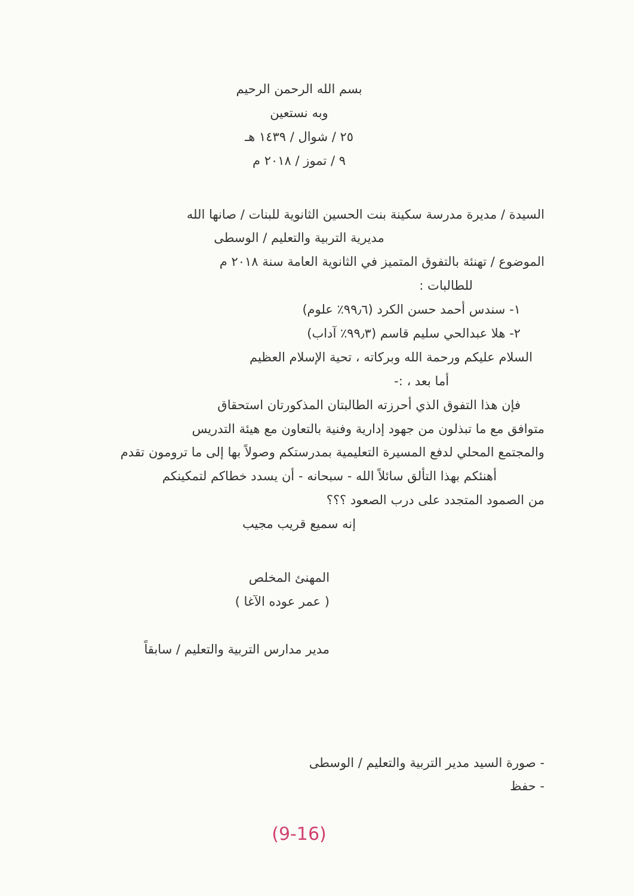بسم الله الرحمن الرحيم
وبه نستعين
٢٥ / شوال / ١٤٣٩ هـ
٩ / تموز / ٢٠١٨ م
السيدة / مديرة مدرسة سكينة بنت الحسين الثانوية للبنات / صانها الله
مديرية التربية والتعليم / الوسطى
الموضوع / تهنئة بالتفوق المتميز في الثانوية العامة سنة ٢٠١٨ م
للطالبات :
١- سندس أحمد حسن الكرد (٩٩٫٦٪ علوم)
٢- هلا عبدالحي سليم قاسم (٩٩٫٣٪ آداب)
السلام عليكم ورحمة الله وبركاته ، تحية الإسلام العظيم
أما بعد ، :-
فإن هذا التفوق الذي أحرزته الطالبتان المذكورتان استحقاق
متوافق مع ما تبذلون من جهود إدارية وفنية بالتعاون مع هيئة التدريس
والمجتمع المحلي لدفع المسيرة التعليمية بمدرستكم وصولاً بها إلى ما ترومون تقدم
أهنئكم بهذا التألق سائلاً الله - سبحانه - أن يسدد خطاكم لتمكينكم
من الصمود المتجدد على درب الصعود ؟؟؟
إنه سميع قريب مجيب
المهنئ المخلص
( عمر عوده الآغا )
مدير مدارس التربية والتعليم / سابقاً
- صورة السيد مدير التربية والتعليم / الوسطى
- حفظ
(9-16)